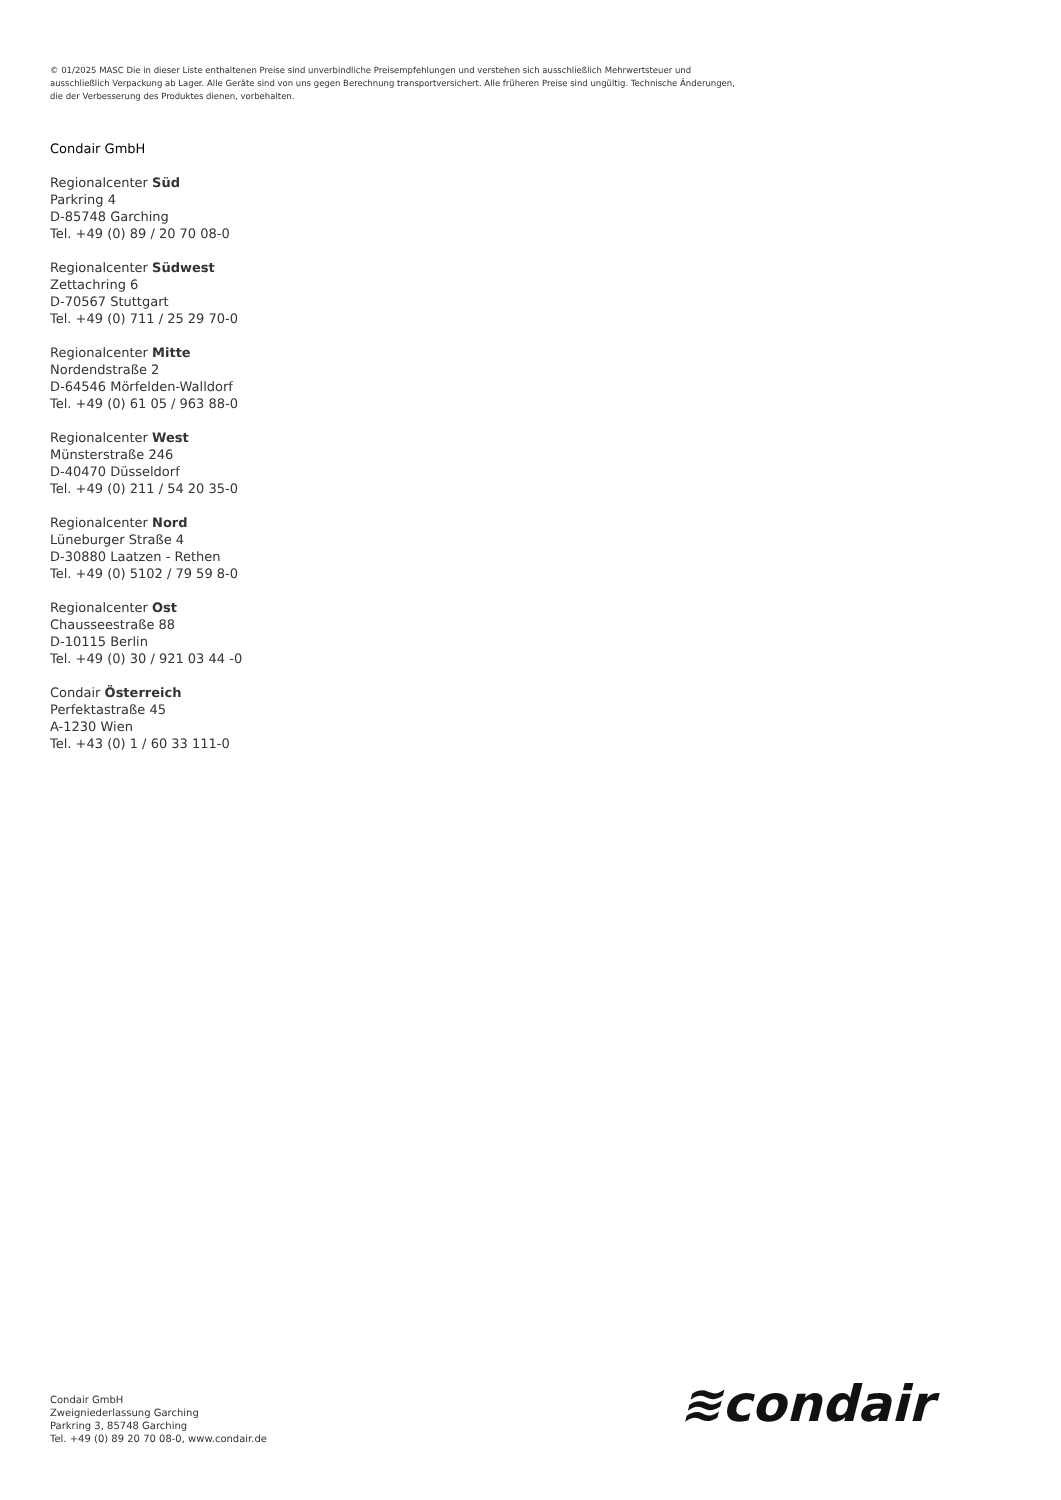© 01/2025 MASC Die in dieser Liste enthaltenen Preise sind unverbindliche Preisempfehlungen und verstehen sich ausschließlich Mehrwertsteuer und ausschließlich Verpackung ab Lager. Alle Geräte sind von uns gegen Berechnung transportversichert. Alle früheren Preise sind ungültig. Technische Änderungen, die der Verbesserung des Produktes dienen, vorbehalten.
Condair GmbH
Regionalcenter Süd
Parkring 4
D-85748 Garching
Tel. +49 (0) 89 / 20 70 08-0
Regionalcenter Südwest
Zettachring 6
D-70567 Stuttgart
Tel. +49 (0) 711 / 25 29 70-0
Regionalcenter Mitte
Nordendstraße 2
D-64546 Mörfelden-Walldorf
Tel. +49 (0) 61 05 / 963 88-0
Regionalcenter West
Münsterstraße 246
D-40470 Düsseldorf
Tel. +49 (0) 211 / 54 20 35-0
Regionalcenter Nord
Lüneburger Straße 4
D-30880 Laatzen - Rethen
Tel. +49 (0) 5102 / 79 59 8-0
Regionalcenter Ost
Chausseestraße 88
D-10115 Berlin
Tel. +49 (0) 30 / 921 03 44 -0
Condair Österreich
Perfektastraße 45
A-1230 Wien
Tel. +43 (0) 1 / 60 33 111-0
Condair GmbH
Zweigniederlassung Garching
Parkring 3, 85748 Garching
Tel. +49 (0) 89 20 70 08-0, www.condair.de
≋condair